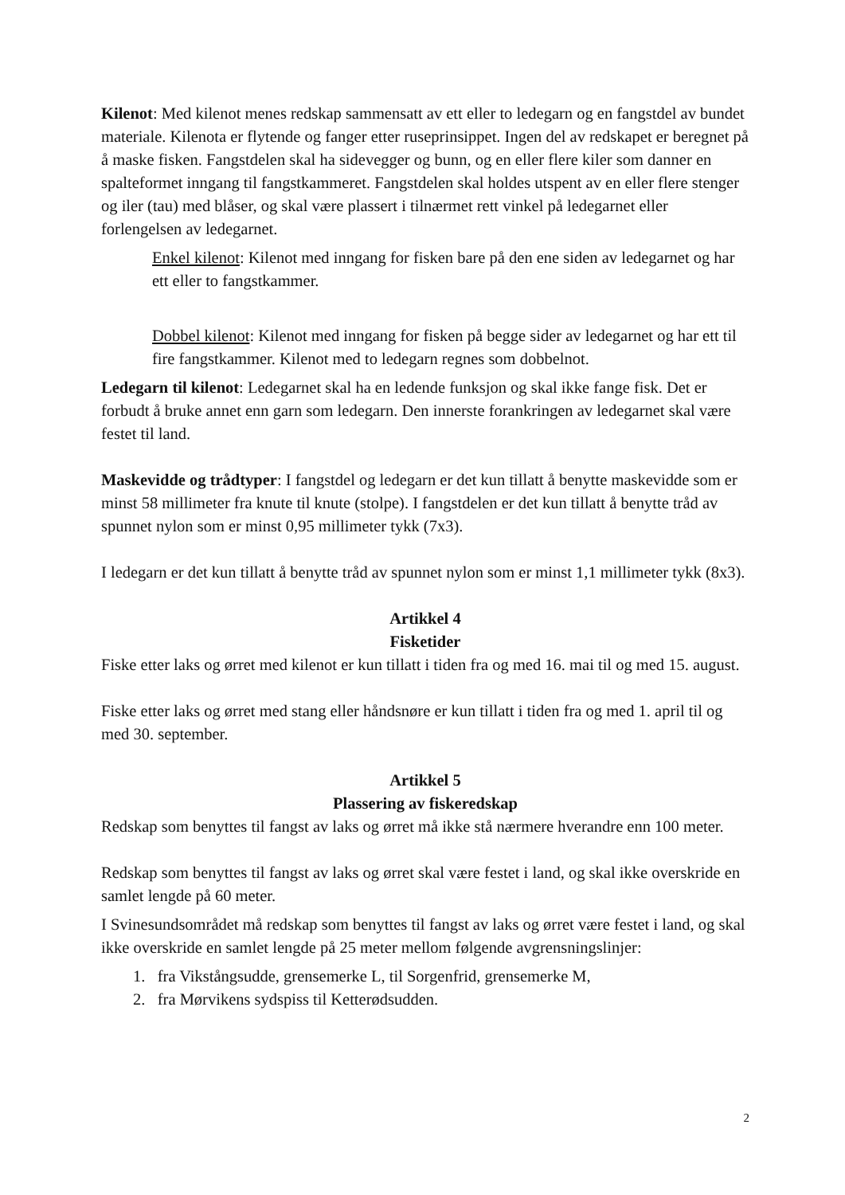Kilenot: Med kilenot menes redskap sammensatt av ett eller to ledegarn og en fangstdel av bundet materiale. Kilenota er flytende og fanger etter ruseprinsippet. Ingen del av redskapet er beregnet på å maske fisken. Fangstdelen skal ha sidevegger og bunn, og en eller flere kiler som danner en spalteformet inngang til fangstkammeret. Fangstdelen skal holdes utspent av en eller flere stenger og iler (tau) med blåser, og skal være plassert i tilnærmet rett vinkel på ledegarnet eller forlengelsen av ledegarnet.
Enkel kilenot: Kilenot med inngang for fisken bare på den ene siden av ledegarnet og har ett eller to fangstkammer.
Dobbel kilenot: Kilenot med inngang for fisken på begge sider av ledegarnet og har ett til fire fangstkammer. Kilenot med to ledegarn regnes som dobbelnot.
Ledegarn til kilenot: Ledegarnet skal ha en ledende funksjon og skal ikke fange fisk. Det er forbudt å bruke annet enn garn som ledegarn. Den innerste forankringen av ledegarnet skal være festet til land.
Maskevidde og trådtyper: I fangstdel og ledegarn er det kun tillatt å benytte maskevidde som er minst 58 millimeter fra knute til knute (stolpe). I fangstdelen er det kun tillatt å benytte tråd av spunnet nylon som er minst 0,95 millimeter tykk (7x3).
I ledegarn er det kun tillatt å benytte tråd av spunnet nylon som er minst 1,1 millimeter tykk (8x3).
Artikkel 4
Fisketider
Fiske etter laks og ørret med kilenot er kun tillatt i tiden fra og med 16. mai til og med 15. august.
Fiske etter laks og ørret med stang eller håndsnøre er kun tillatt i tiden fra og med 1. april til og med 30. september.
Artikkel 5
Plassering av fiskeredskap
Redskap som benyttes til fangst av laks og ørret må ikke stå nærmere hverandre enn 100 meter.
Redskap som benyttes til fangst av laks og ørret skal være festet i land, og skal ikke overskride en samlet lengde på 60 meter.
I Svinesundsområdet må redskap som benyttes til fangst av laks og ørret være festet i land, og skal ikke overskride en samlet lengde på 25 meter mellom følgende avgrensningslinjer:
1. fra Vikstångsudde, grensemerke L, til Sorgenfrid, grensemerke M,
2. fra Mørvikens sydspiss til Ketterødsudden.
2